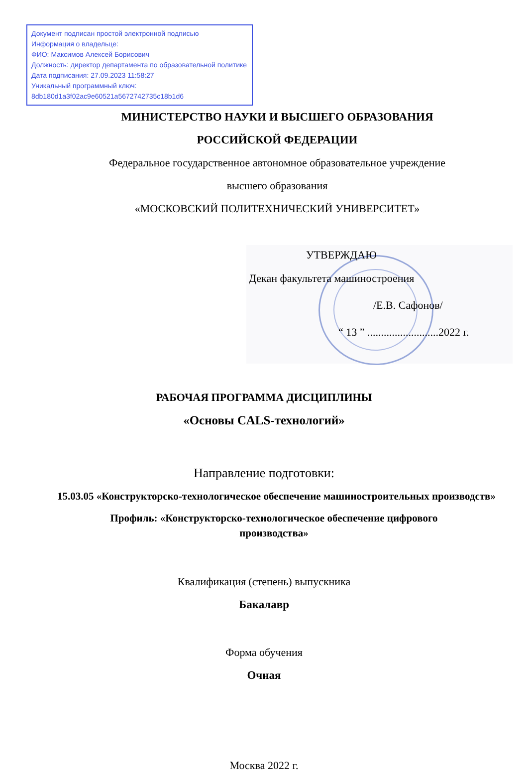Документ подписан простой электронной подписью
Информация о владельце:
ФИО: Максимов Алексей Борисович
Должность: директор департамента по образовательной политике
Дата подписания: 27.09.2023 11:58:27
Уникальный программный ключ:
8db180d1a3f02ac9e60521a5672742735c18b1d6
МИНИСТЕРСТВО НАУКИ И ВЫСШЕГО ОБРАЗОВАНИЯ
РОССИЙСКОЙ ФЕДЕРАЦИИ
Федеральное государственное автономное образовательное учреждение
высшего образования
«МОСКОВСКИЙ ПОЛИТЕХНИЧЕСКИЙ УНИВЕРСИТЕТ»
УТВЕРЖДАЮ
Декан факультета машиностроения
/Е.В. Сафонов/
“ 13 ” ..........................2022 г.
РАБОЧАЯ ПРОГРАММА ДИСЦИПЛИНЫ
«Основы CALS-технологий»
Направление подготовки:
15.03.05 «Конструкторско-технологическое обеспечение машиностроительных производств»
Профиль: «Конструкторско-технологическое обеспечение цифрового производства»
Квалификация (степень) выпускника
Бакалавр
Форма обучения
Очная
Москва 2022 г.